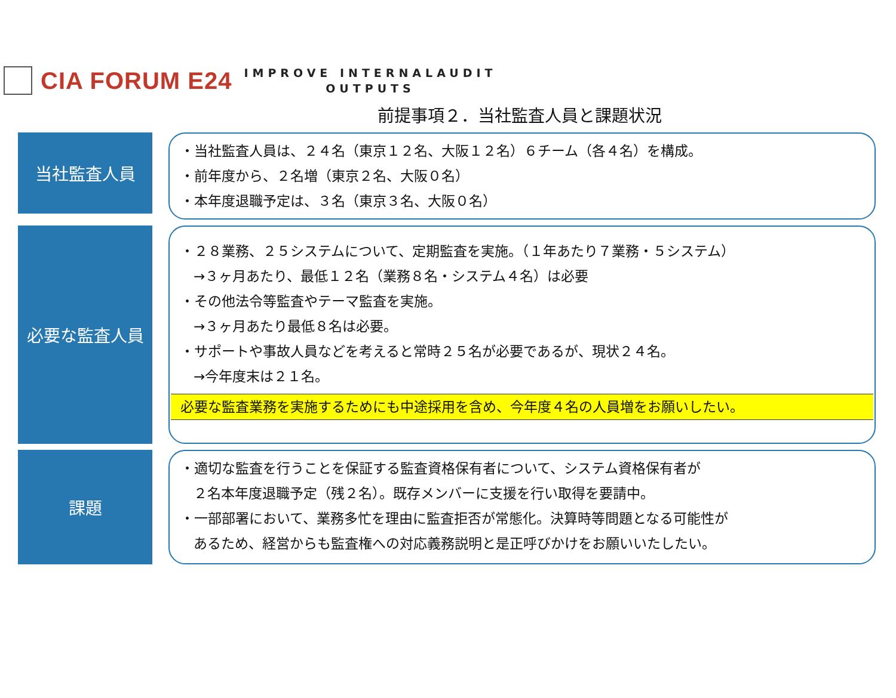CIA FORUM E24
IMPROVE INTERNALAUDIT
OUTPUTS
前提事項２．当社監査人員と課題状況
当社監査人員
・当社監査人員は、２４名（東京１２名、大阪１２名）６チーム（各４名）を構成。
・前年度から、２名増（東京２名、大阪０名）
・本年度退職予定は、３名（東京３名、大阪０名）
必要な監査人員
・２８業務、２５システムについて、定期監査を実施。（１年あたり７業務・５システム）
→３ヶ月あたり、最低１２名（業務８名・システム４名）は必要
・その他法令等監査やテーマ監査を実施。
→３ヶ月あたり最低８名は必要。
・サポートや事故人員などを考えると常時２５名が必要であるが、現状２４名。
→今年度末は２１名。
必要な監査業務を実施するためにも中途採用を含め、今年度４名の人員増をお願いしたい。
課題
・適切な監査を行うことを保証する監査資格保有者について、システム資格保有者が
２名本年度退職予定（残２名）。既存メンバーに支援を行い取得を要請中。
・一部部署において、業務多忙を理由に監査拒否が常態化。決算時等問題となる可能性が
あるため、経営からも監査権への対応義務説明と是正呼びかけをお願いいたしたい。